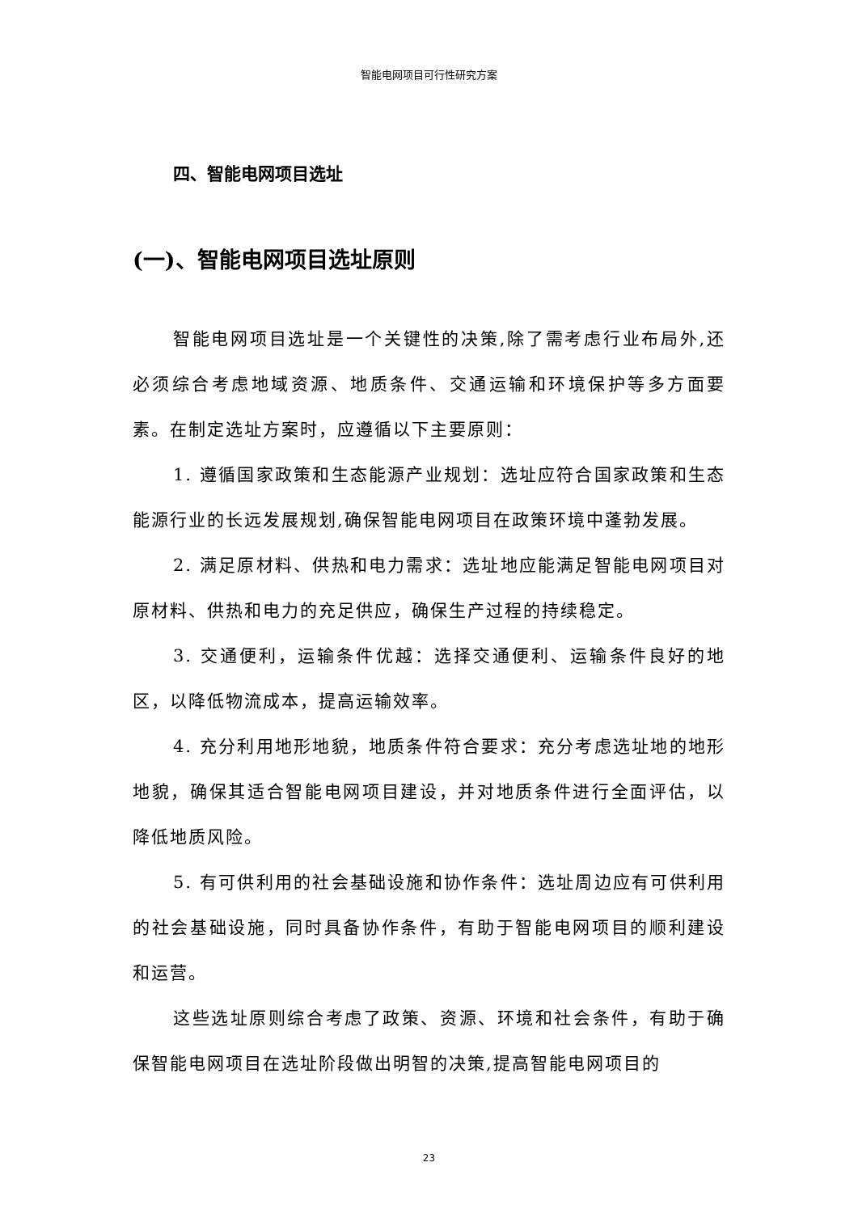智能电网项目可行性研究方案
四、智能电网项目选址
(一)、智能电网项目选址原则
智能电网项目选址是一个关键性的决策,除了需考虑行业布局外,还必须综合考虑地域资源、地质条件、交通运输和环境保护等多方面要素。在制定选址方案时，应遵循以下主要原则：
1. 遵循国家政策和生态能源产业规划：选址应符合国家政策和生态能源行业的长远发展规划,确保智能电网项目在政策环境中蓬勃发展。
2. 满足原材料、供热和电力需求：选址地应能满足智能电网项目对原材料、供热和电力的充足供应，确保生产过程的持续稳定。
3. 交通便利，运输条件优越：选择交通便利、运输条件良好的地区，以降低物流成本，提高运输效率。
4. 充分利用地形地貌，地质条件符合要求：充分考虑选址地的地形地貌，确保其适合智能电网项目建设，并对地质条件进行全面评估，以降低地质风险。
5. 有可供利用的社会基础设施和协作条件：选址周边应有可供利用的社会基础设施，同时具备协作条件，有助于智能电网项目的顺利建设和运营。
这些选址原则综合考虑了政策、资源、环境和社会条件，有助于确保智能电网项目在选址阶段做出明智的决策,提高智能电网项目的
23